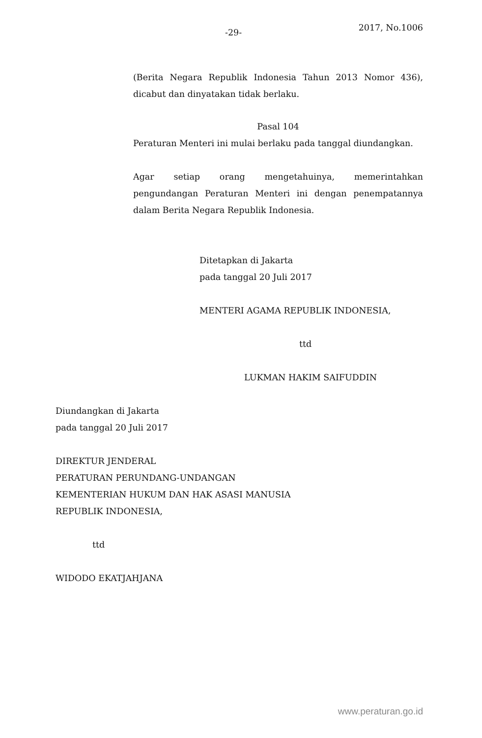-29- 2017, No.1006
(Berita Negara Republik Indonesia Tahun 2013 Nomor 436), dicabut dan dinyatakan tidak berlaku.
Pasal 104
Peraturan Menteri ini mulai berlaku pada tanggal diundangkan.
Agar setiap orang mengetahuinya, memerintahkan pengundangan Peraturan Menteri ini dengan penempatannya dalam Berita Negara Republik Indonesia.
Ditetapkan di Jakarta
pada tanggal 20 Juli 2017
MENTERI AGAMA REPUBLIK INDONESIA,
ttd
LUKMAN HAKIM SAIFUDDIN
Diundangkan di Jakarta
pada tanggal 20 Juli 2017
DIREKTUR JENDERAL
PERATURAN PERUNDANG-UNDANGAN
KEMENTERIAN HUKUM DAN HAK ASASI MANUSIA
REPUBLIK INDONESIA,
ttd
WIDODO EKATJAHJANA
www.peraturan.go.id